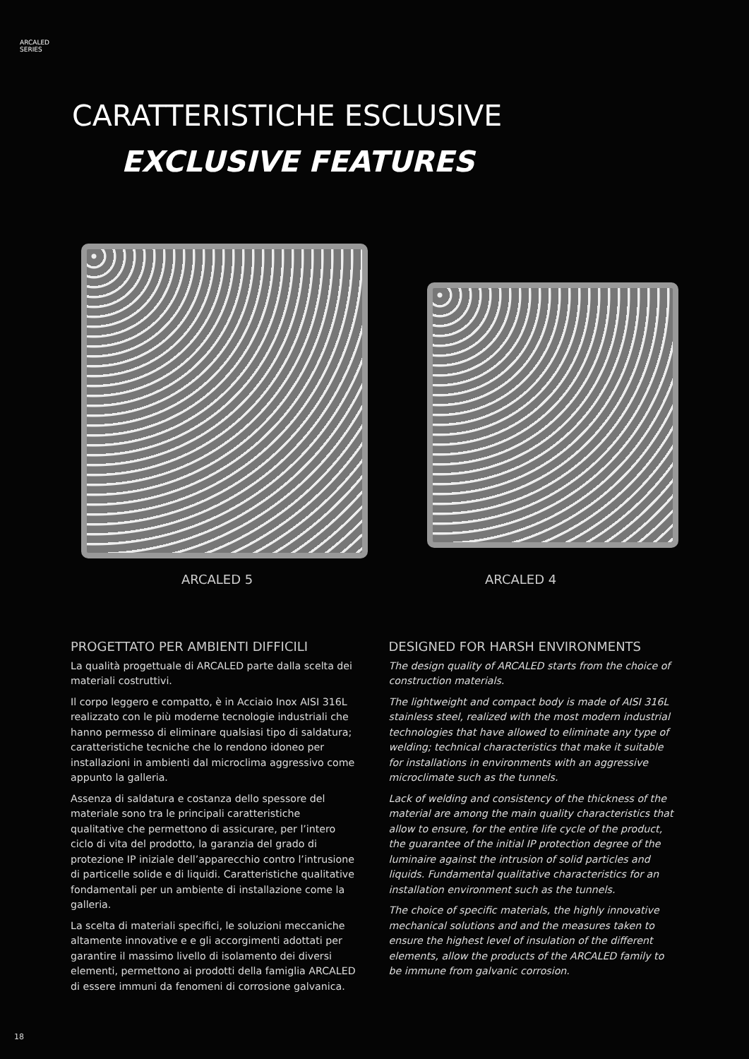ARCALED
SERIES
CARATTERISTICHE ESCLUSIVE
EXCLUSIVE FEATURES
ARCALED 5 ARCALED 4
PROGETTATO PER AMBIENTI DIFFICILI
La qualità progettuale di ARCALED parte dalla scelta dei materiali costruttivi.
Il corpo leggero e compatto, è in Acciaio Inox AISI 316L realizzato con le più moderne tecnologie industriali che hanno permesso di eliminare qualsiasi tipo di saldatura; caratteristiche tecniche che lo rendono idoneo per installazioni in ambienti dal microclima aggressivo come appunto la galleria.
Assenza di saldatura e costanza dello spessore del materiale sono tra le principali caratteristiche qualitative che permettono di assicurare, per l’intero ciclo di vita del prodotto, la garanzia del grado di protezione IP iniziale dell’apparecchio contro l’intrusione di particelle solide e di liquidi. Caratteristiche qualitative fondamentali per un ambiente di installazione come la galleria.
La scelta di materiali specifici, le soluzioni meccaniche altamente innovative e e gli accorgimenti adottati per garantire il massimo livello di isolamento dei diversi elementi, permettono ai prodotti della famiglia ARCALED di essere immuni da fenomeni di corrosione galvanica.
DESIGNED FOR HARSH ENVIRONMENTS
The design quality of ARCALED starts from the choice of construction materials.
The lightweight and compact body is made of AISI 316L stainless steel, realized with the most modern industrial technologies that have allowed to eliminate any type of welding; technical characteristics that make it suitable for installations in environments with an aggressive microclimate such as the tunnels.
Lack of welding and consistency of the thickness of the material are among the main quality characteristics that allow to ensure, for the entire life cycle of the product, the guarantee of the initial IP protection degree of the luminaire against the intrusion of solid particles and liquids. Fundamental qualitative characteristics for an installation environment such as the tunnels.
The choice of specific materials, the highly innovative mechanical solutions and and the measures taken to ensure the highest level of insulation of the different elements, allow the products of the ARCALED family to be immune from galvanic corrosion.
18